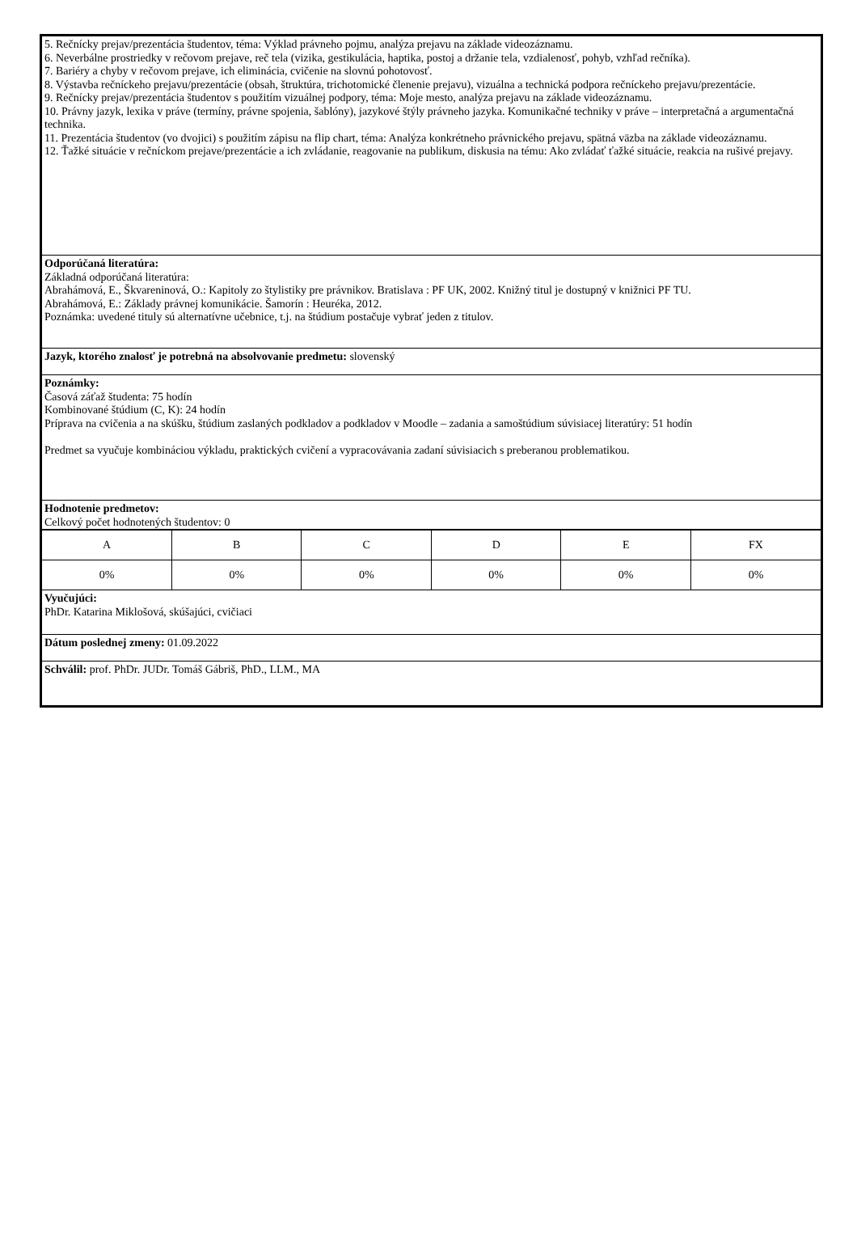5. Rečnícky prejav/prezentácia študentov, téma: Výklad právneho pojmu, analýza prejavu na základe videozáznamu.
6. Neverbálne prostriedky v rečovom prejave, reč tela (vizika, gestikulácia, haptika, postoj a držanie tela, vzdialenosť, pohyb, vzhľad rečníka).
7. Bariéry a chyby v rečovom prejave, ich eliminácia, cvičenie na slovnú pohotovosť.
8. Výstavba rečníckeho prejavu/prezentácie (obsah, štruktúra, trichotomické členenie prejavu), vizuálna a technická podpora rečníckeho prejavu/prezentácie.
9. Rečnícky prejav/prezentácia študentov s použitím vizuálnej podpory, téma: Moje mesto, analýza prejavu na základe videozáznamu.
10. Právny jazyk, lexika v práve (termíny, právne spojenia, šablóny), jazykové štýly právneho jazyka. Komunikačné techniky v práve – interpretačná a argumentačná technika.
11. Prezentácia študentov (vo dvojici) s použitím zápisu na flip chart, téma: Analýza konkrétneho právnického prejavu, spätná väzba na základe videozáznamu.
12. Ťažké situácie v rečníckom prejave/prezentácie a ich zvládanie, reagovanie na publikum, diskusia na tému: Ako zvládať ťažké situácie, reakcia na rušivé prejavy.
Odporúčaná literatúra:
Základná odporúčaná literatúra:
Abrahámová, E., Škvareninová, O.: Kapitoly zo štylistiky pre právnikov. Bratislava : PF UK, 2002. Knižný titul je dostupný v knižnici PF TU.
Abrahámová, E.: Základy právnej komunikácie. Šamorín : Heuréka, 2012.
Poznámka: uvedené tituly sú alternatívne učebnice, t.j. na štúdium postačuje vybrať jeden z titulov.
Jazyk, ktorého znalosť je potrebná na absolvovanie predmetu: slovenský
Poznámky:
Časová záťaž študenta: 75 hodín
Kombinované štúdium (C, K): 24 hodín
Príprava na cvičenia a na skúšku, štúdium zaslaných podkladov a podkladov v Moodle – zadania a samoštúdium súvisiacej literatúry: 51 hodín
Predmet sa vyučuje kombináciou výkladu, praktických cvičení a vypracovávania zadaní súvisiacich s preberanou problematikou.
Hodnotenie predmetov:
Celkový počet hodnotených študentov: 0
| A | B | C | D | E | FX |
| 0% | 0% | 0% | 0% | 0% | 0% |
Vyučujúci:
PhDr. Katarina Miklošová, skúšajúci, cvičiaci
Dátum poslednej zmeny: 01.09.2022
Schválil: prof. PhDr. JUDr. Tomáš Gábriš, PhD., LLM., MA